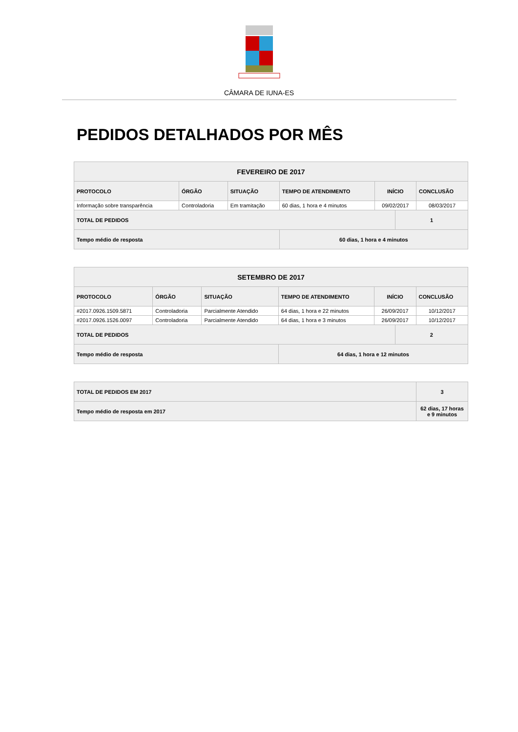CÂMARA DE IUNA-ES
PEDIDOS DETALHADOS POR MÊS
| FEVEREIRO DE 2017 | | | | | | |
| --- | --- | --- | --- | --- | --- | --- |
| PROTOCOLO | ÓRGÃO | SITUAÇÃO | TEMPO DE ATENDIMENTO | INÍCIO | | CONCLUSÃO |
| Informação sobre transparência | Controladoria | Em tramitação | 60 dias, 1 hora e 4 minutos | 09/02/2017 | | 08/03/2017 |
| TOTAL DE PEDIDOS | | | | | 1 | |
| Tempo médio de resposta | | | 60 dias, 1 hora e 4 minutos | | | |
| SETEMBRO DE 2017 | | | | | | |
| --- | --- | --- | --- | --- | --- | --- |
| PROTOCOLO | ÓRGÃO | SITUAÇÃO | TEMPO DE ATENDIMENTO | INÍCIO | | CONCLUSÃO |
| #2017.0926.1509.5871 | Controladoria | Parcialmente Atendido | 64 dias, 1 hora e 22 minutos | 26/09/2017 | | 10/12/2017 |
| #2017.0926.1526.0097 | Controladoria | Parcialmente Atendido | 64 dias, 1 hora e 3 minutos | 26/09/2017 | | 10/12/2017 |
| TOTAL DE PEDIDOS | | | | | 2 | |
| Tempo médio de resposta | | | 64 dias, 1 hora e 12 minutos | | | |
| TOTAL DE PEDIDOS EM 2017 | 3 |
| --- | --- |
| Tempo médio de resposta em 2017 | 62 dias, 17 horas e 9 minutos |